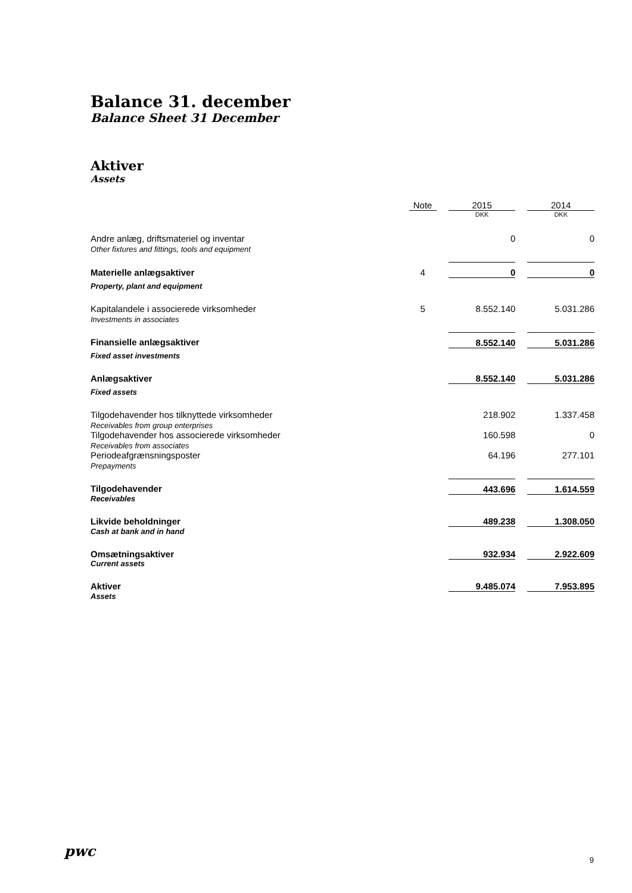Balance 31. december
Balance Sheet 31 December
Aktiver
Assets
| | Note | | 2015 | | 2014 |
| --- | --- | --- | --- | --- | --- |
| | | | DKK | | DKK |
| Andre anlæg, driftsmateriel og inventar Other fixtures and fittings, tools and equipment | | | 0 | | 0 |
| Materielle anlægsaktiver | 4 | | 0 | | 0 |
| Property, plant and equipment | | | | | |
| Kapitalandele i associerede virksomheder Investments in associates | 5 | | 8.552.140 | | 5.031.286 |
| Finansielle anlægsaktiver | | | 8.552.140 | | 5.031.286 |
| Fixed asset investments | | | | | |
| Anlægsaktiver | | | 8.552.140 | | 5.031.286 |
| Fixed assets | | | | | |
| Tilgodehavender hos tilknyttede virksomheder Receivables from group enterprises | | | 218.902 | | 1.337.458 |
| Tilgodehavender hos associerede virksomheder Receivables from associates | | | 160.598 | | 0 |
| Periodeafgrænsningsposter Prepayments | | | 64.196 | | 277.101 |
| Tilgodehavender | | | 443.696 | | 1.614.559 |
| Receivables | | | | | |
| Likvide beholdninger | | | 489.238 | | 1.308.050 |
| Cash at bank and in hand | | | | | |
| Omsætningsaktiver | | | 932.934 | | 2.922.609 |
| Current assets | | | | | |
| Aktiver | | | 9.485.074 | | 7.953.895 |
| Assets | | | | | |
pwc
9